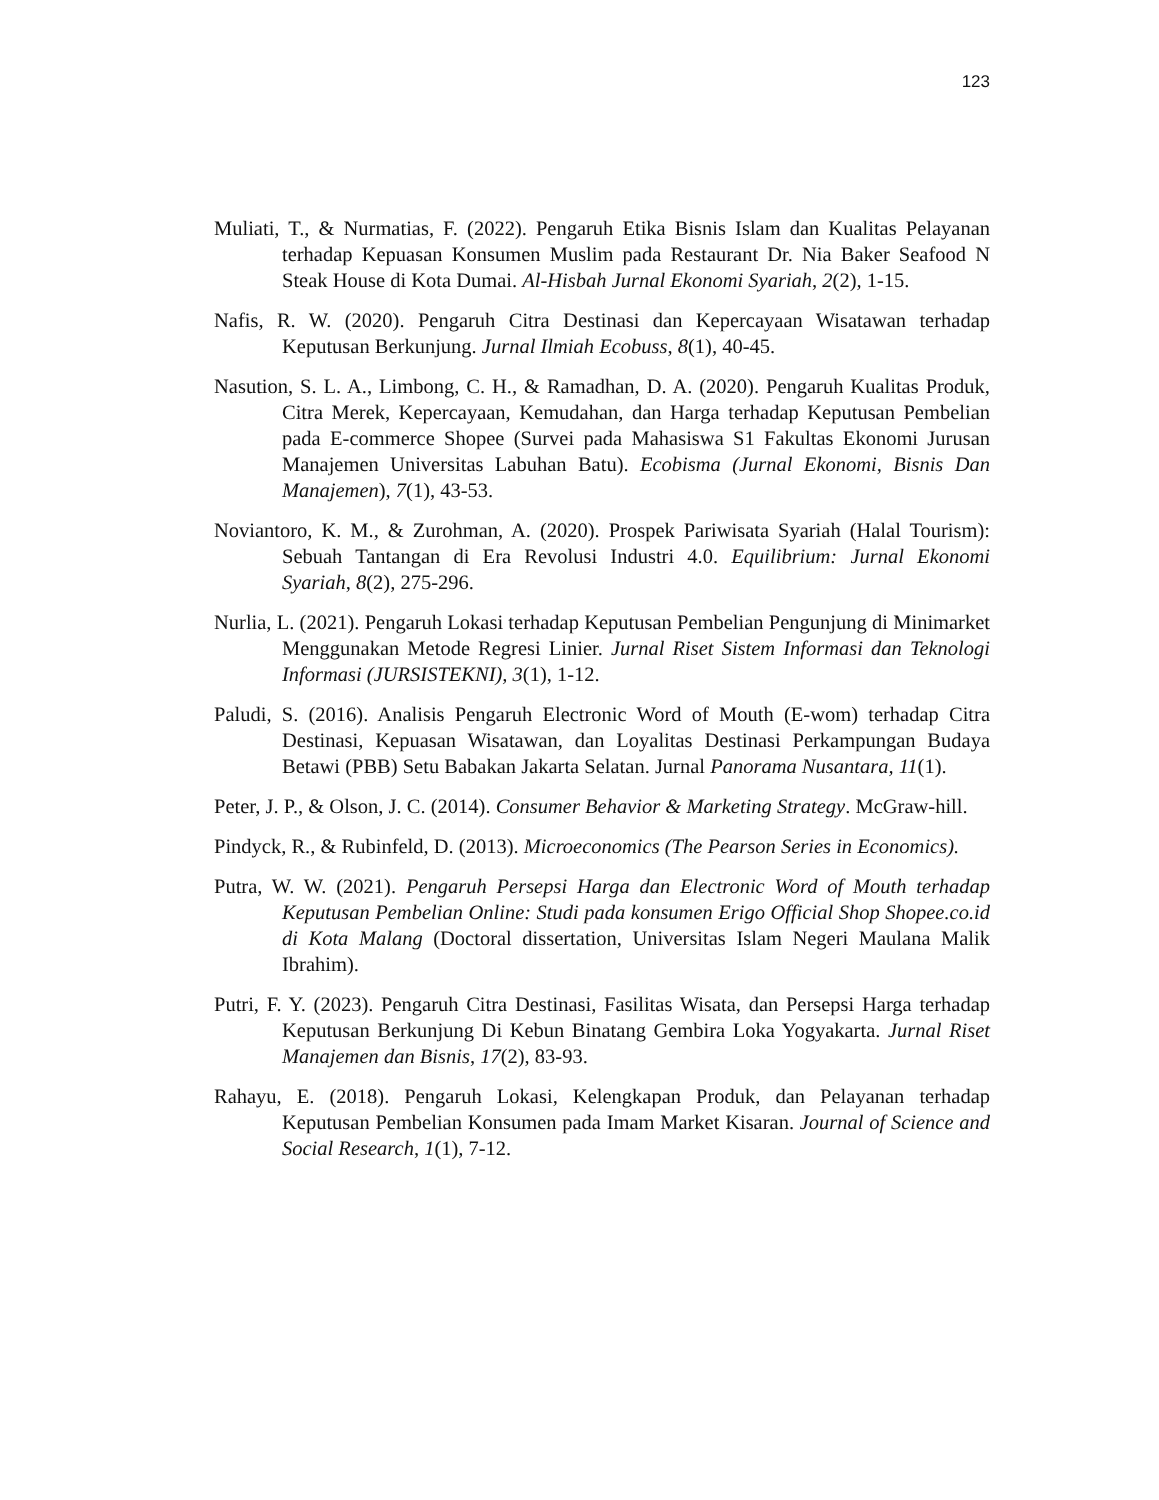123
Muliati, T., & Nurmatias, F. (2022). Pengaruh Etika Bisnis Islam dan Kualitas Pelayanan terhadap Kepuasan Konsumen Muslim pada Restaurant Dr. Nia Baker Seafood N Steak House di Kota Dumai. Al-Hisbah Jurnal Ekonomi Syariah, 2(2), 1-15.
Nafis, R. W. (2020). Pengaruh Citra Destinasi dan Kepercayaan Wisatawan terhadap Keputusan Berkunjung. Jurnal Ilmiah Ecobuss, 8(1), 40-45.
Nasution, S. L. A., Limbong, C. H., & Ramadhan, D. A. (2020). Pengaruh Kualitas Produk, Citra Merek, Kepercayaan, Kemudahan, dan Harga terhadap Keputusan Pembelian pada E-commerce Shopee (Survei pada Mahasiswa S1 Fakultas Ekonomi Jurusan Manajemen Universitas Labuhan Batu). Ecobisma (Jurnal Ekonomi, Bisnis Dan Manajemen), 7(1), 43-53.
Noviantoro, K. M., & Zurohman, A. (2020). Prospek Pariwisata Syariah (Halal Tourism): Sebuah Tantangan di Era Revolusi Industri 4.0. Equilibrium: Jurnal Ekonomi Syariah, 8(2), 275-296.
Nurlia, L. (2021). Pengaruh Lokasi terhadap Keputusan Pembelian Pengunjung di Minimarket Menggunakan Metode Regresi Linier. Jurnal Riset Sistem Informasi dan Teknologi Informasi (JURSISTEKNI), 3(1), 1-12.
Paludi, S. (2016). Analisis Pengaruh Electronic Word of Mouth (E-wom) terhadap Citra Destinasi, Kepuasan Wisatawan, dan Loyalitas Destinasi Perkampungan Budaya Betawi (PBB) Setu Babakan Jakarta Selatan. Jurnal Panorama Nusantara, 11(1).
Peter, J. P., & Olson, J. C. (2014). Consumer Behavior & Marketing Strategy. McGraw-hill.
Pindyck, R., & Rubinfeld, D. (2013). Microeconomics (The Pearson Series in Economics).
Putra, W. W. (2021). Pengaruh Persepsi Harga dan Electronic Word of Mouth terhadap Keputusan Pembelian Online: Studi pada konsumen Erigo Official Shop Shopee.co.id di Kota Malang (Doctoral dissertation, Universitas Islam Negeri Maulana Malik Ibrahim).
Putri, F. Y. (2023). Pengaruh Citra Destinasi, Fasilitas Wisata, dan Persepsi Harga terhadap Keputusan Berkunjung Di Kebun Binatang Gembira Loka Yogyakarta. Jurnal Riset Manajemen dan Bisnis, 17(2), 83-93.
Rahayu, E. (2018). Pengaruh Lokasi, Kelengkapan Produk, dan Pelayanan terhadap Keputusan Pembelian Konsumen pada Imam Market Kisaran. Journal of Science and Social Research, 1(1), 7-12.